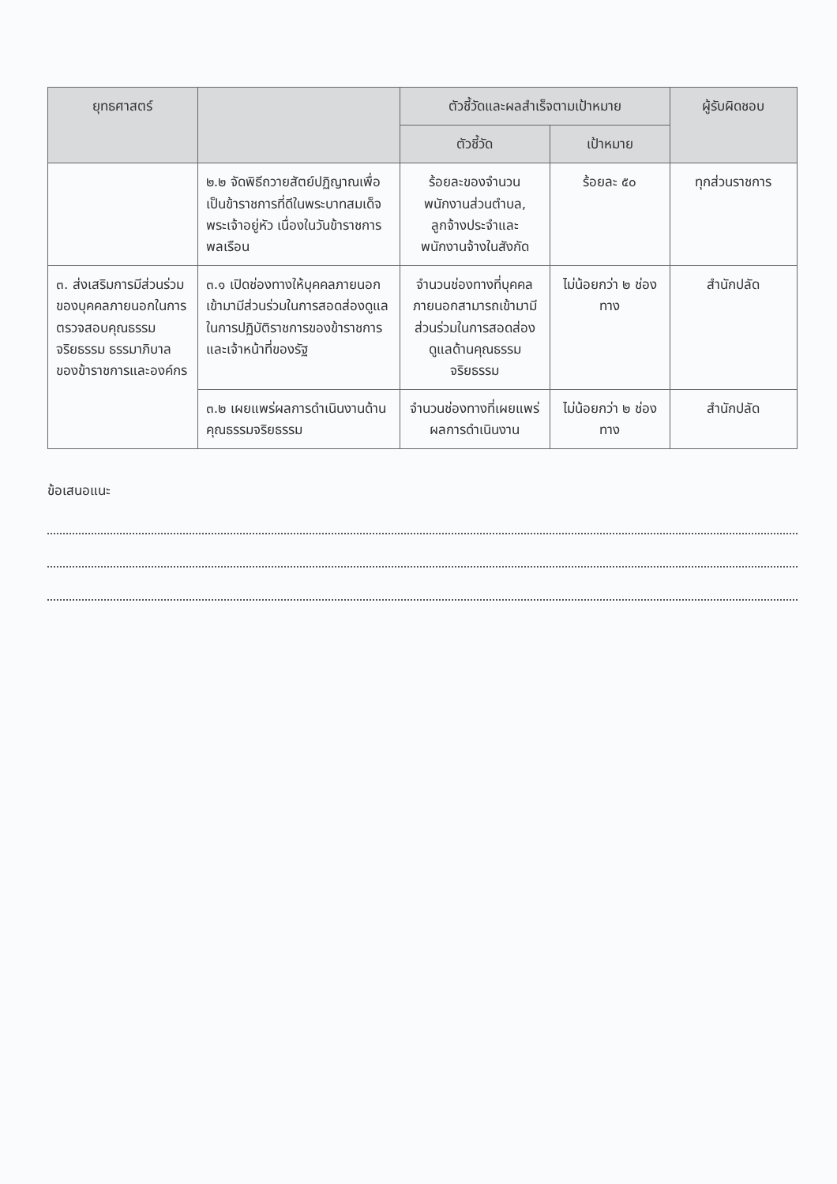| ยุทธศาสตร์ | | ตัวชี้วัดและผลสำเร็จตามเป้าหมาย | | ผู้รับผิดชอบ |
| --- | --- | --- | --- | --- |
| | | ตัวชี้วัด | เป้าหมาย | |
| | ๒.๒ จัดพิธีถวายสัตย์ปฏิญาณเพื่อเป็นข้าราชการที่ดีในพระบาทสมเด็จพระเจ้าอยู่หัว เนื่องในวันข้าราชการพลเรือน | ร้อยละของจำนวนพนักงานส่วนตำบล, ลูกจ้างประจำและพนักงานจ้างในสังกัด | ร้อยละ ๕๐ | ทุกส่วนราชการ |
| ๓. ส่งเสริมการมีส่วนร่วมของบุคคลภายนอกในการตรวจสอบคุณธรรม จริยธรรม ธรรมาภิบาลของข้าราชการและองค์กร | ๓.๑ เปิดช่องทางให้บุคคลภายนอกเข้ามามีส่วนร่วมในการสอดส่องดูแลในการปฏิบัติราชการของข้าราชการและเจ้าหน้าที่ของรัฐ | จำนวนช่องทางที่บุคคลภายนอกสามารถเข้ามามีส่วนร่วมในการสอดส่องดูแลด้านคุณธรรมจริยธรรม | ไม่น้อยกว่า ๒ ช่องทาง | สำนักปลัด |
| | ๓.๒ เผยแพร่ผลการดำเนินงานด้านคุณธรรมจริยธรรม | จำนวนช่องทางที่เผยแพร่ผลการดำเนินงาน | ไม่น้อยกว่า ๒ ช่องทาง | สำนักปลัด |
ข้อเสนอแนะ